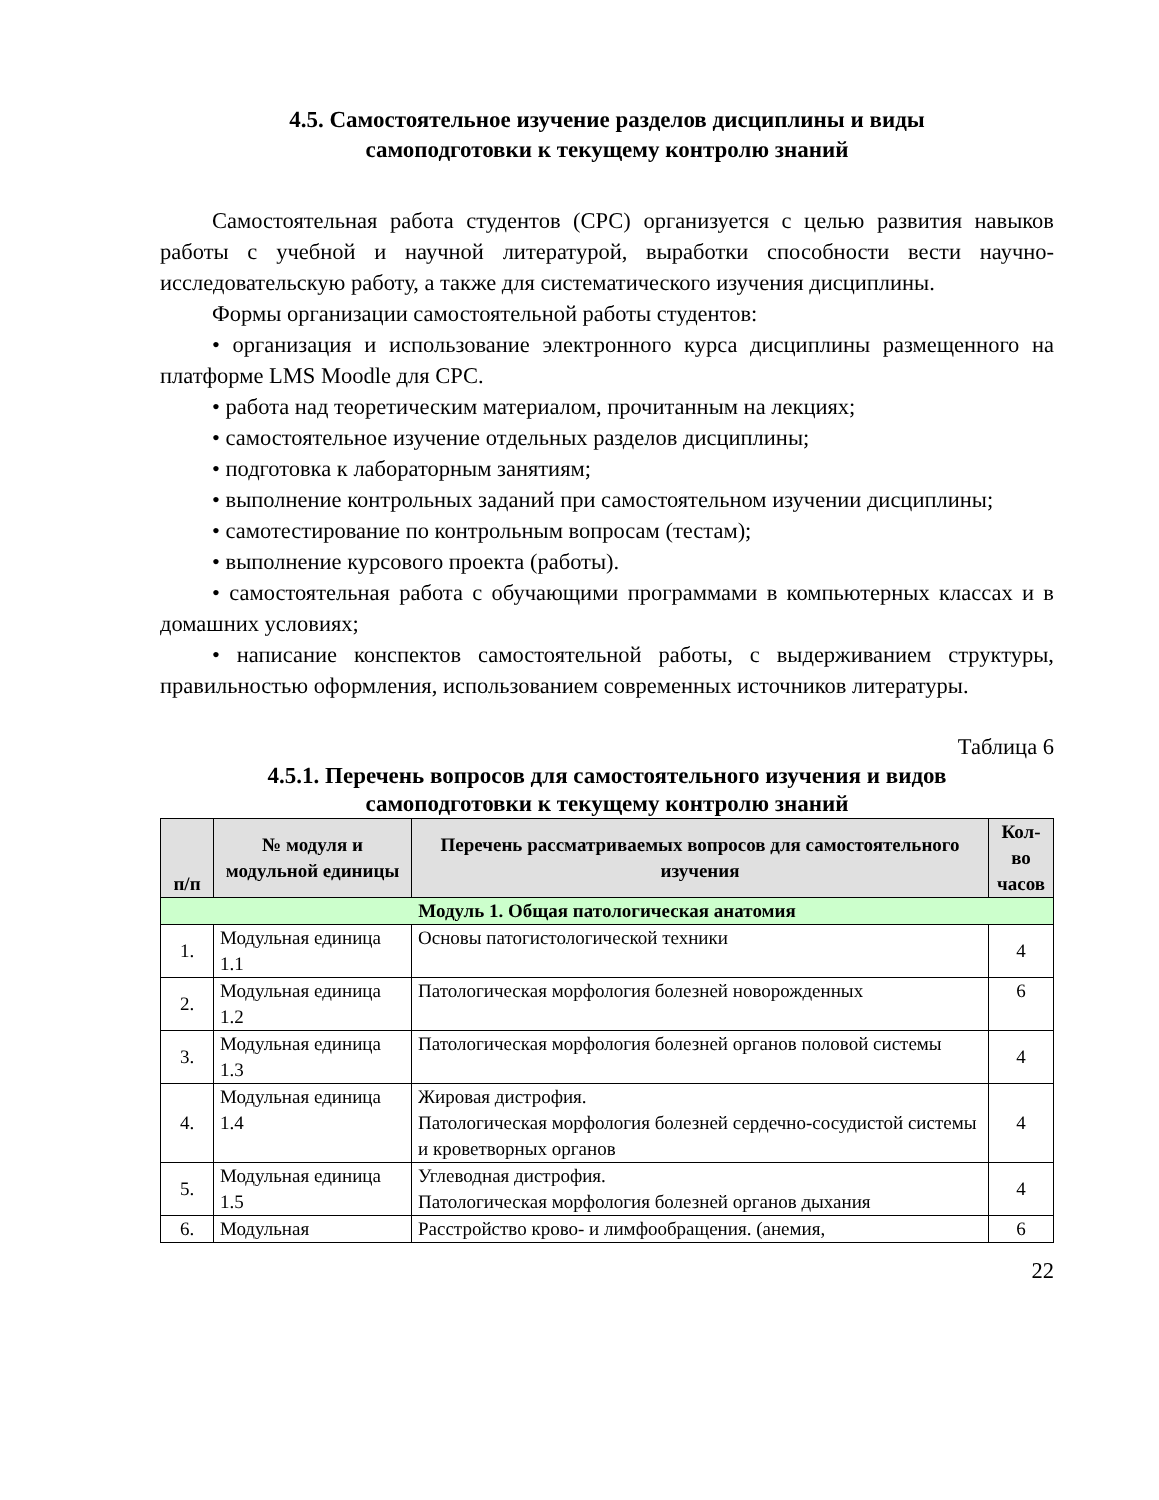4.5. Самостоятельное изучение разделов дисциплины и виды
самоподготовки к текущему контролю знаний
Самостоятельная работа студентов (СРС) организуется с целью развития навыков работы с учебной и научной литературой, выработки способности вести научно-исследовательскую работу, а также для систематического изучения дисциплины.
Формы организации самостоятельной работы студентов:
• организация и использование электронного курса дисциплины размещенного на платформе LMS Moodle для СРС.
• работа над теоретическим материалом, прочитанным на лекциях;
• самостоятельное изучение отдельных разделов дисциплины;
• подготовка к лабораторным занятиям;
• выполнение контрольных заданий при самостоятельном изучении дисциплины;
• самотестирование по контрольным вопросам (тестам);
• выполнение курсового проекта (работы).
• самостоятельная работа с обучающими программами в компьютерных классах и в домашних условиях;
• написание конспектов самостоятельной работы, с выдерживанием структуры, правильностью оформления, использованием современных источников литературы.
Таблица 6
4.5.1. Перечень вопросов для самостоятельного изучения и видов
самоподготовки к текущему контролю знаний
| п/п | № модуля и модульной единицы | Перечень рассматриваемых вопросов для самостоятельного изучения | Кол-во часов |
| --- | --- | --- | --- |
| Модуль 1. Общая патологическая анатомия | | | |
| 1. | Модульная единица 1.1 | Основы патогистологической техники | 4 |
| 2. | Модульная единица 1.2 | Патологическая морфология болезней новорожденных | 6 |
| 3. | Модульная единица 1.3 | Патологическая морфология болезней органов половой системы | 4 |
| 4. | Модульная единица 1.4 | Жировая дистрофия. Патологическая морфология болезней сердечно-сосудистой системы и кроветворных органов | 4 |
| 5. | Модульная единица 1.5 | Углеводная дистрофия. Патологическая морфология болезней органов дыхания | 4 |
| 6. | Модульная | Расстройство крово- и лимфообращения. (анемия, | 6 |
22